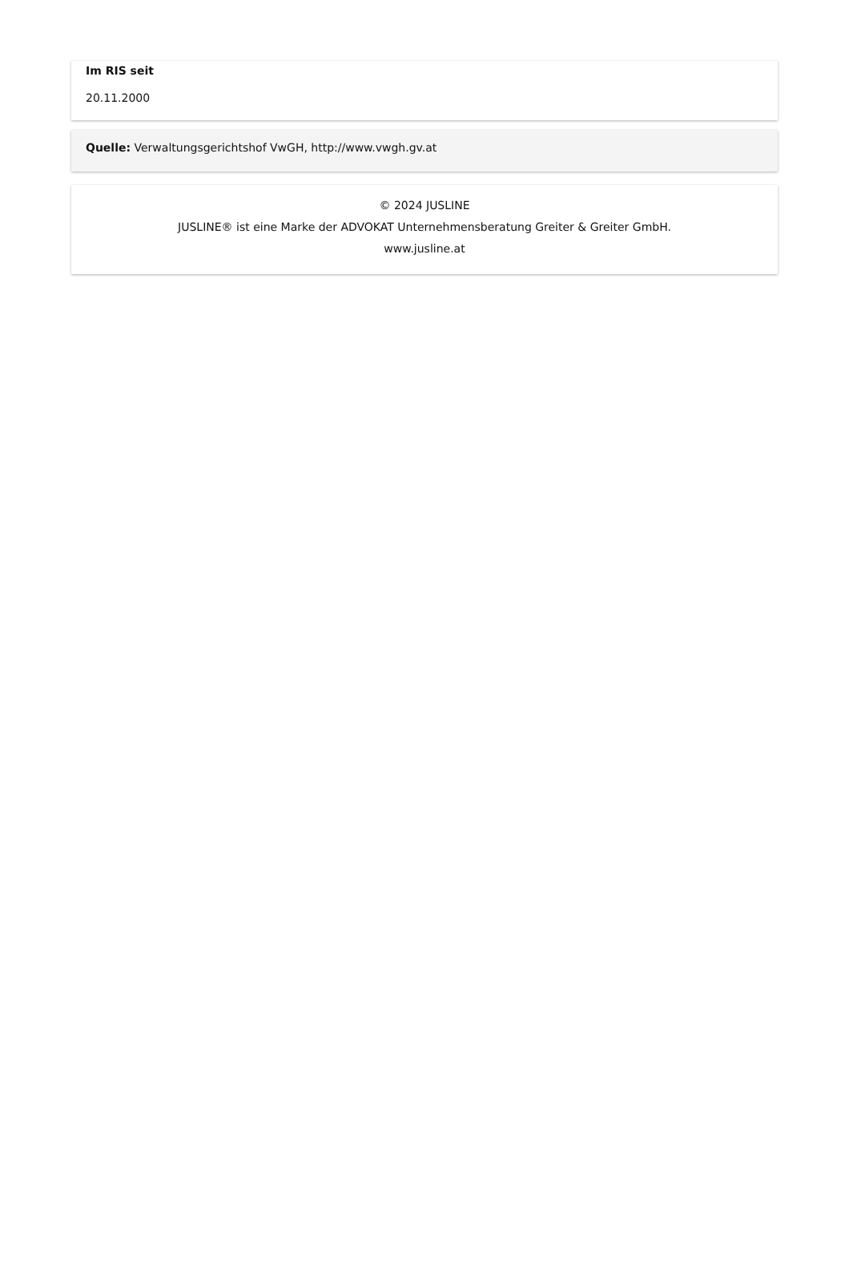Im RIS seit
20.11.2000
Quelle: Verwaltungsgerichtshof VwGH, http://www.vwgh.gv.at
© 2024 JUSLINE
JUSLINE® ist eine Marke der ADVOKAT Unternehmensberatung Greiter & Greiter GmbH.
www.jusline.at